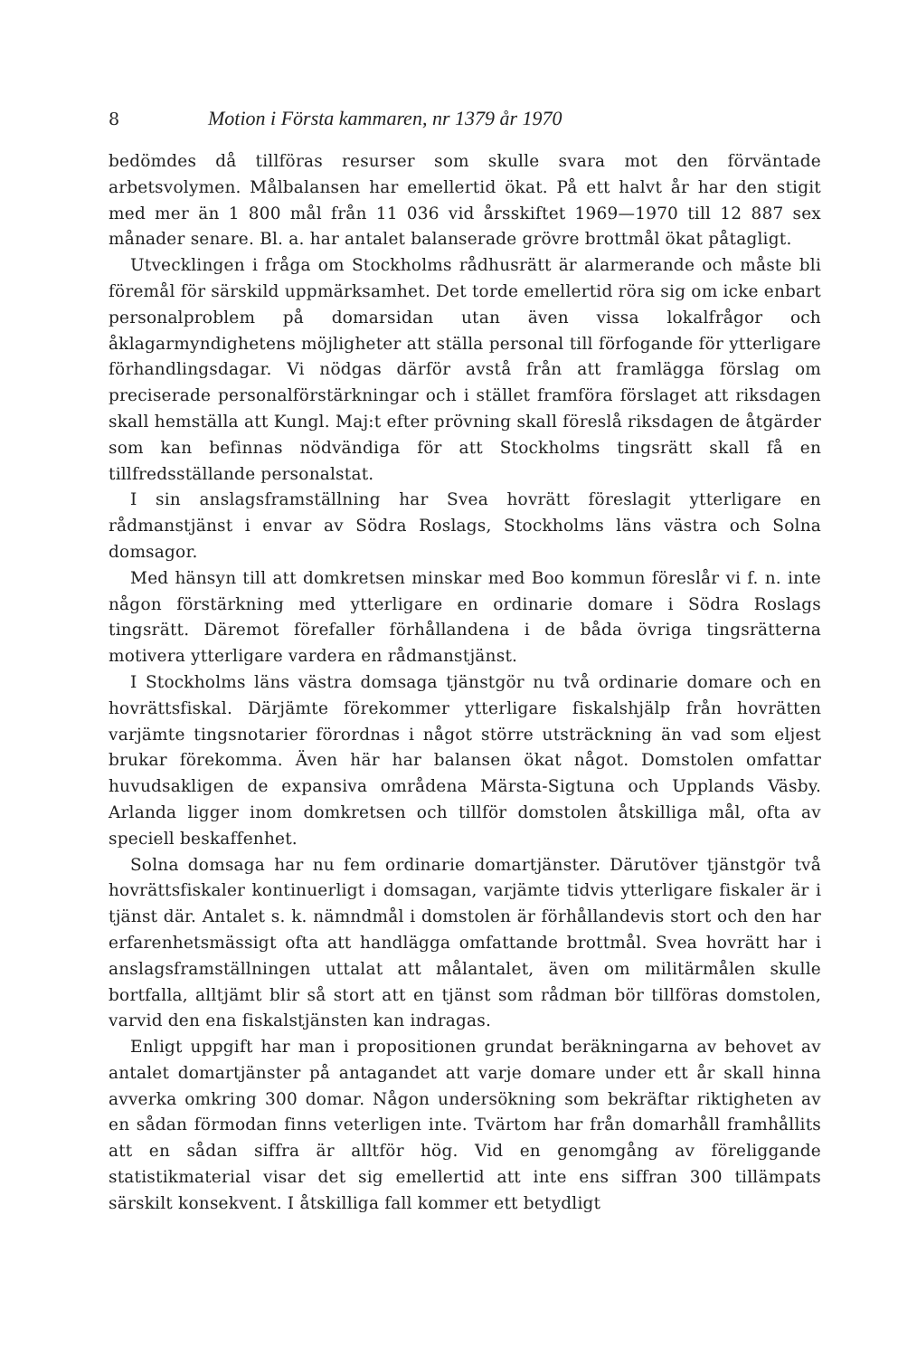8 Motion i Första kammaren, nr 1379 år 1970
bedömdes då tillföras resurser som skulle svara mot den förväntade arbetsvolymen. Målbalansen har emellertid ökat. På ett halvt år har den stigit med mer än 1 800 mål från 11 036 vid årsskiftet 1969—1970 till 12 887 sex månader senare. Bl. a. har antalet balanserade grövre brottmål ökat påtagligt.
Utvecklingen i fråga om Stockholms rådhusrätt är alarmerande och måste bli föremål för särskild uppmärksamhet. Det torde emellertid röra sig om icke enbart personalproblem på domarsidan utan även vissa lokalfrågor och åklagarmyndighetens möjligheter att ställa personal till förfogande för ytterligare förhandlingsdagar. Vi nödgas därför avstå från att framlägga förslag om preciserade personalförstärkningar och i stället framföra förslaget att riksdagen skall hemställa att Kungl. Maj:t efter prövning skall föreslå riksdagen de åtgärder som kan befinnas nödvändiga för att Stockholms tingsrätt skall få en tillfredsställande personalstat.
I sin anslagsframställning har Svea hovrätt föreslagit ytterligare en rådmanstjänst i envar av Södra Roslags, Stockholms läns västra och Solna domsagor.
Med hänsyn till att domkretsen minskar med Boo kommun föreslår vi f. n. inte någon förstärkning med ytterligare en ordinarie domare i Södra Roslags tingsrätt. Däremot förefaller förhållandena i de båda övriga tingsrätterna motivera ytterligare vardera en rådmanstjänst.
I Stockholms läns västra domsaga tjänstgör nu två ordinarie domare och en hovrättsfiskal. Därjämte förekommer ytterligare fiskalshjälp från hovrätten varjämte tingsnotarier förordnas i något större utsträckning än vad som eljest brukar förekomma. Även här har balansen ökat något. Domstolen omfattar huvudsakligen de expansiva områdena Märsta-Sigtuna och Upplands Väsby. Arlanda ligger inom domkretsen och tillför domstolen åtskilliga mål, ofta av speciell beskaffenhet.
Solna domsaga har nu fem ordinarie domartjänster. Därutöver tjänstgör två hovrättsfiskaler kontinuerligt i domsagan, varjämte tidvis ytterligare fiskaler är i tjänst där. Antalet s. k. nämndmål i domstolen är förhållandevis stort och den har erfarenhetsmässigt ofta att handlägga omfattande brottmål. Svea hovrätt har i anslagsframställningen uttalat att målantalet, även om militärmålen skulle bortfalla, alltjämt blir så stort att en tjänst som rådman bör tillföras domstolen, varvid den ena fiskalstjänsten kan indragas.
Enligt uppgift har man i propositionen grundat beräkningarna av behovet av antalet domartjänster på antagandet att varje domare under ett år skall hinna avverka omkring 300 domar. Någon undersökning som bekräftar riktigheten av en sådan förmodan finns veterligen inte. Tvärtom har från domarhåll framhållits att en sådan siffra är alltför hög. Vid en genomgång av föreliggande statistikmaterial visar det sig emellertid att inte ens siffran 300 tillämpats särskilt konsekvent. I åtskilliga fall kommer ett betydligt